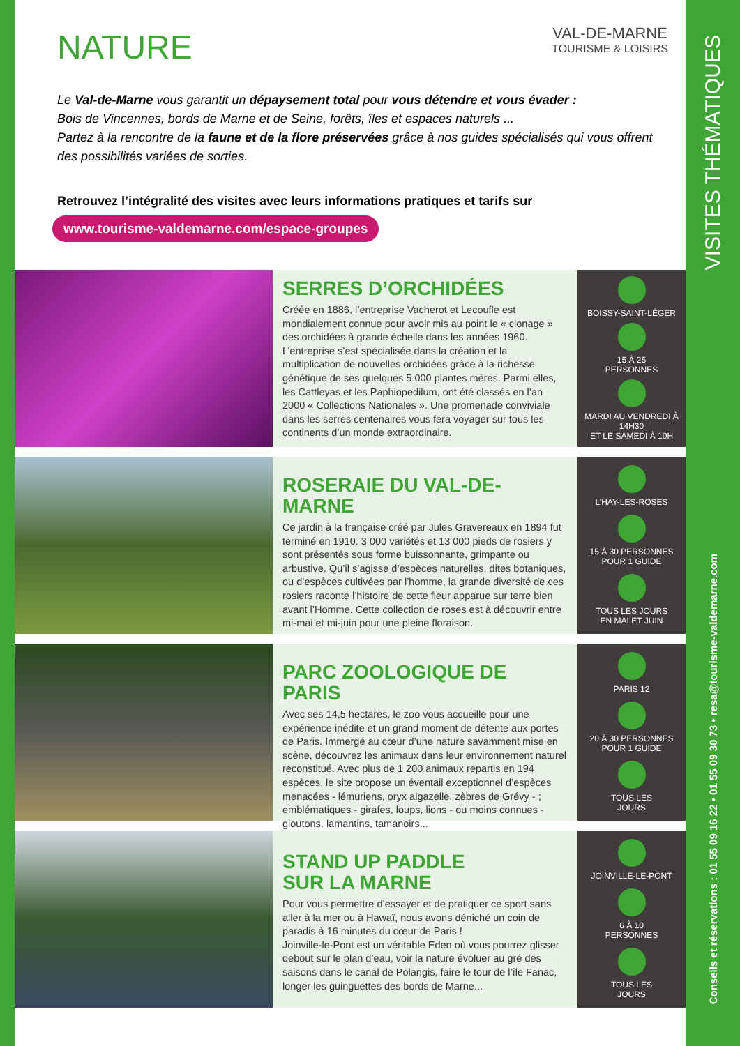VISITES THÉMATIQUES
Conseils et réservations : 01 55 09 16 22 • 01 55 09 30 73 • resa@tourisme-valdemarne.com
NATURE
VAL-DE-MARNE
TOURISME & LOISIRS
Le Val-de-Marne vous garantit un dépaysement total pour vous détendre et vous évader :
Bois de Vincennes, bords de Marne et de Seine, forêts, îles et espaces naturels ...
Partez à la rencontre de la faune et de la flore préservées grâce à nos guides spécialisés qui vous offrent des possibilités variées de sorties.
Retrouvez l’intégralité des visites avec leurs informations pratiques et tarifs sur
www.tourisme-valdemarne.com/espace-groupes
SERRES D’ORCHIDÉES
Créée en 1886, l’entreprise Vacherot et Lecoufle est mondialement connue pour avoir mis au point le « clonage » des orchidées à grande échelle dans les années 1960. L’entreprise s’est spécialisée dans la création et la multiplication de nouvelles orchidées grâce à la richesse génétique de ses quelques 5 000 plantes mères. Parmi elles, les Cattleyas et les Paphiopedilum, ont été classés en l’an 2000 « Collections Nationales ». Une promenade conviviale dans les serres centenaires vous fera voyager sur tous les continents d’un monde extraordinaire.
BOISSY-SAINT-LÉGER
15 À 25
PERSONNES
MARDI AU VENDREDI À 14H30
ET LE SAMEDI À 10H
ROSERAIE DU VAL-DE-MARNE
Ce jardin à la française créé par Jules Gravereaux en 1894 fut terminé en 1910. 3 000 variétés et 13 000 pieds de rosiers y sont présentés sous forme buissonnante, grimpante ou arbustive. Qu’il s’agisse d’espèces naturelles, dites botaniques, ou d’espèces cultivées par l’homme, la grande diversité de ces rosiers raconte l’histoire de cette fleur apparue sur terre bien avant l’Homme. Cette collection de roses est à découvrir entre mi-mai et mi-juin pour une pleine floraison.
L’HAY-LES-ROSES
15 À 30 PERSONNES
POUR 1 GUIDE
TOUS LES JOURS
EN MAI ET JUIN
PARC ZOOLOGIQUE DE PARIS
Avec ses 14,5 hectares, le zoo vous accueille pour une expérience inédite et un grand moment de détente aux portes de Paris. Immergé au cœur d’une nature savamment mise en scène, découvrez les animaux dans leur environnement naturel reconstitué. Avec plus de 1 200 animaux repartis en 194 espèces, le site propose un éventail exceptionnel d’espèces menacées - lémuriens, oryx algazelle, zèbres de Grévy - ; emblématiques - girafes, loups, lions - ou moins connues - gloutons, lamantins, tamanoirs...
PARIS 12
20 À 30 PERSONNES
POUR 1 GUIDE
TOUS LES
JOURS
STAND UP PADDLE
SUR LA MARNE
Pour vous permettre d’essayer et de pratiquer ce sport sans aller à la mer ou à Hawaï, nous avons déniché un coin de paradis à 16 minutes du cœur de Paris !
Joinville-le-Pont est un véritable Eden où vous pourrez glisser debout sur le plan d’eau, voir la nature évoluer au gré des saisons dans le canal de Polangis, faire le tour de l’île Fanac, longer les guinguettes des bords de Marne...
JOINVILLE-LE-PONT
6 À 10
PERSONNES
TOUS LES
JOURS